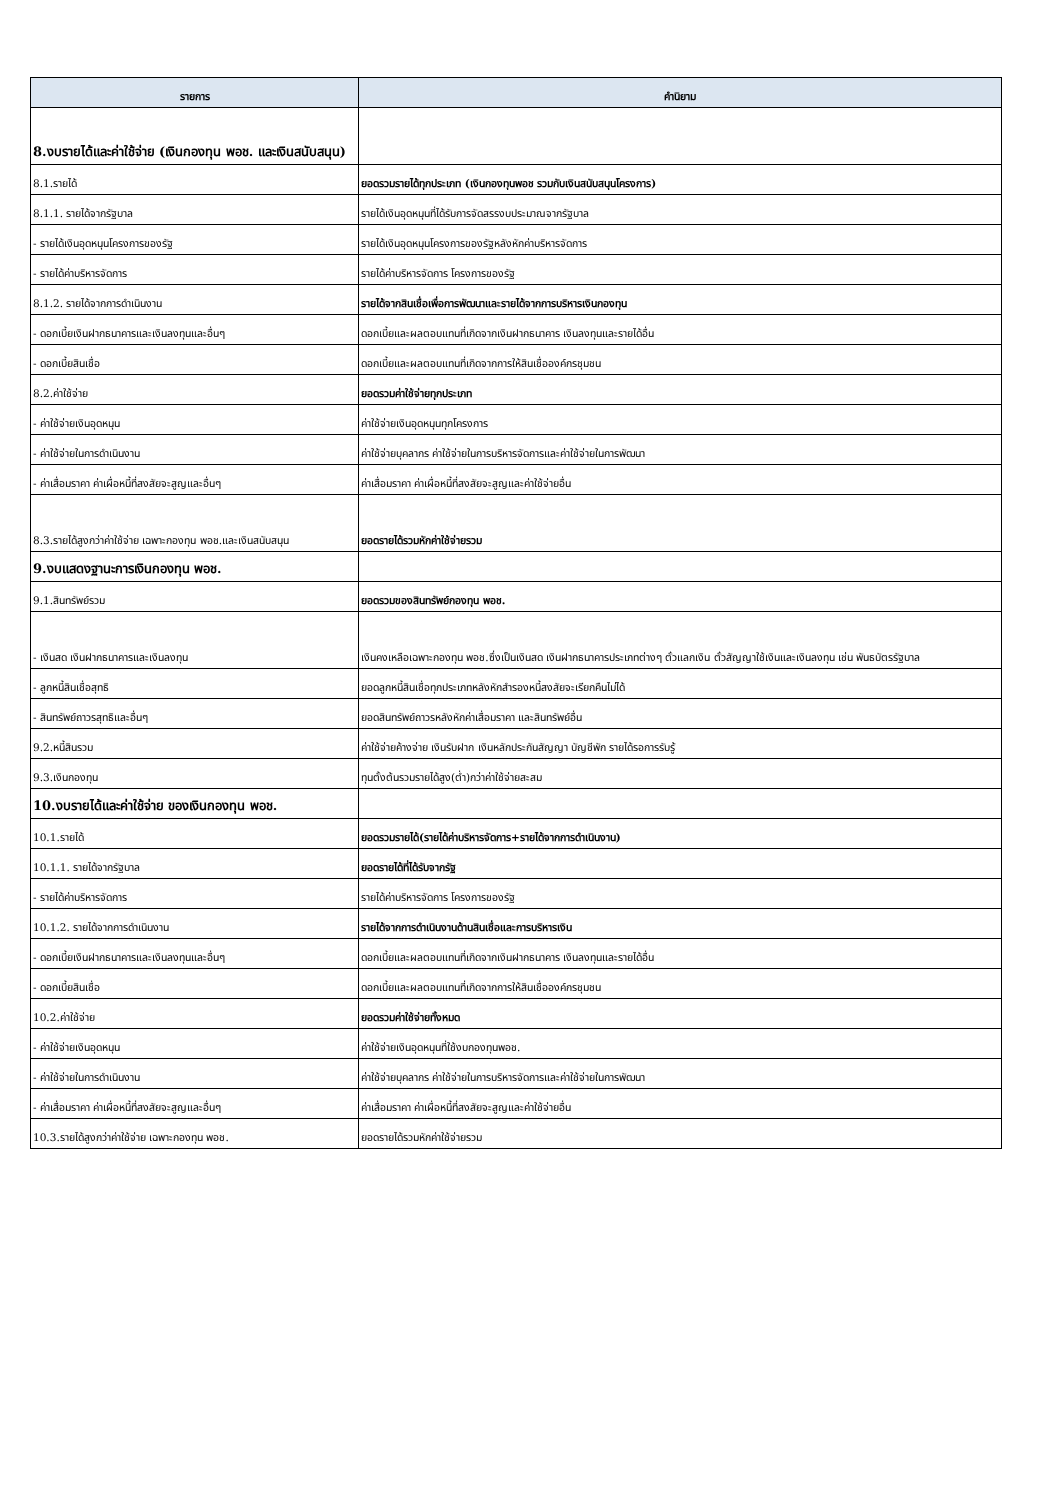| รายการ | คำนิยาม |
| --- | --- |
| 8.งบรายได้และค่าใช้จ่าย (เงินกองทุน พอช. และเงินสนับสนุน) | |
| 8.1.รายได้ | ยอดรวมรายได้ทุกประเภท (เงินกองทุนพอช รวมกับเงินสนับสนุนโครงการ) |
| 8.1.1. รายได้จากรัฐบาล | รายได้เงินอุดหนุนที่ได้รับการจัดสรรงบประมาณจากรัฐบาล |
| - รายได้เงินอุดหนุนโครงการของรัฐ | รายได้เงินอุดหนุนโครงการของรัฐหลังหักค่าบริหารจัดการ |
| - รายได้ค่าบริหารจัดการ | รายได้ค่าบริหารจัดการ โครงการของรัฐ |
| 8.1.2. รายได้จากการดำเนินงาน | รายได้จากสินเชื่อเพื่อการพัฒนาและรายได้จากการบริหารเงินกองทุน |
| - ดอกเบี้ยเงินฝากธนาคารและเงินลงทุนและอื่นๆ | ดอกเบี้ยและผลตอบแทนที่เกิดจากเงินฝากธนาคาร เงินลงทุนและรายได้อื่น |
| - ดอกเบี้ยสินเชื่อ | ดอกเบี้ยและผลตอบแทนที่เกิดจากการให้สินเชื่อองค์กรชุมชน |
| 8.2.ค่าใช้จ่าย | ยอดรวมค่าใช้จ่ายทุกประเภท |
| - ค่าใช้จ่ายเงินอุดหนุน | ค่าใช้จ่ายเงินอุดหนุนทุกโครงการ |
| - ค่าใช้จ่ายในการดำเนินงาน | ค่าใช้จ่ายบุคลากร ค่าใช้จ่ายในการบริหารจัดการและค่าใช้จ่ายในการพัฒนา |
| - ค่าเสื่อมราคา ค่าเผื่อหนี้ที่สงสัยจะสูญและอื่นๆ | ค่าเสื่อมราคา ค่าเผื่อหนี้ที่สงสัยจะสูญและค่าใช้จ่ายอื่น |
| 8.3.รายได้สูงกว่าค่าใช้จ่าย เฉพาะกองทุน พอช.และเงินสนับสนุน | ยอดรายได้รวมหักค่าใช้จ่ายรวม |
| 9.งบแสดงฐานะการเงินกองทุน พอช. | |
| 9.1.สินทรัพย์รวม | ยอดรวมของสินทรัพย์กองทุน พอช. |
| - เงินสด เงินฝากธนาคารและเงินลงทุน | เงินคงเหลือเฉพาะกองทุน พอช.ซึ่งเป็นเงินสด เงินฝากธนาคารประเภทต่างๆ ตั๋วแลกเงิน ตั๋วสัญญาใช้เงินและเงินลงทุน เช่น พันธบัตรรัฐบาล |
| - ลูกหนี้สินเชื่อสุทธิ | ยอดลูกหนี้สินเชื่อทุกประเภทหลังหักสำรองหนี้สงสัยจะเรียกคืนไม่ได้ |
| - สินทรัพย์ถาวรสุทธิและอื่นๆ | ยอดสินทรัพย์ถาวรหลังหักค่าเสื่อมราคา และสินทรัพย์อื่น |
| 9.2.หนี้สินรวม | ค่าใช้จ่ายค้างจ่าย เงินรับฝาก เงินหลักประกันสัญญา บัญชีพัก รายได้รอการรับรู้ |
| 9.3.เงินกองทุน | ทุนตั้งต้นรวมรายได้สูง(ต่ำ)กว่าค่าใช้จ่ายสะสม |
| 10.งบรายได้และค่าใช้จ่าย ของเงินกองทุน พอช. | |
| 10.1.รายได้ | ยอดรวมรายได้(รายได้ค่าบริหารจัดการ+รายได้จากการดำเนินงาน) |
| 10.1.1. รายได้จากรัฐบาล | ยอดรายได้ที่ได้รับจากรัฐ |
| - รายได้ค่าบริหารจัดการ | รายได้ค่าบริหารจัดการ โครงการของรัฐ |
| 10.1.2. รายได้จากการดำเนินงาน | รายได้จากการดำเนินงานด้านสินเชื่อและการบริหารเงิน |
| - ดอกเบี้ยเงินฝากธนาคารและเงินลงทุนและอื่นๆ | ดอกเบี้ยและผลตอบแทนที่เกิดจากเงินฝากธนาคาร เงินลงทุนและรายได้อื่น |
| - ดอกเบี้ยสินเชื่อ | ดอกเบี้ยและผลตอบแทนที่เกิดจากการให้สินเชื่อองค์กรชุมชน |
| 10.2.ค่าใช้จ่าย | ยอดรวมค่าใช้จ่ายทั้งหมด |
| - ค่าใช้จ่ายเงินอุดหนุน | ค่าใช้จ่ายเงินอุดหนุนที่ใช้งบกองทุนพอช. |
| - ค่าใช้จ่ายในการดำเนินงาน | ค่าใช้จ่ายบุคลากร ค่าใช้จ่ายในการบริหารจัดการและค่าใช้จ่ายในการพัฒนา |
| - ค่าเสื่อมราคา ค่าเผื่อหนี้ที่สงสัยจะสูญและอื่นๆ | ค่าเสื่อมราคา ค่าเผื่อหนี้ที่สงสัยจะสูญและค่าใช้จ่ายอื่น |
| 10.3.รายได้สูงกว่าค่าใช้จ่าย เฉพาะกองทุน พอช. | ยอดรายได้รวมหักค่าใช้จ่ายรวม |